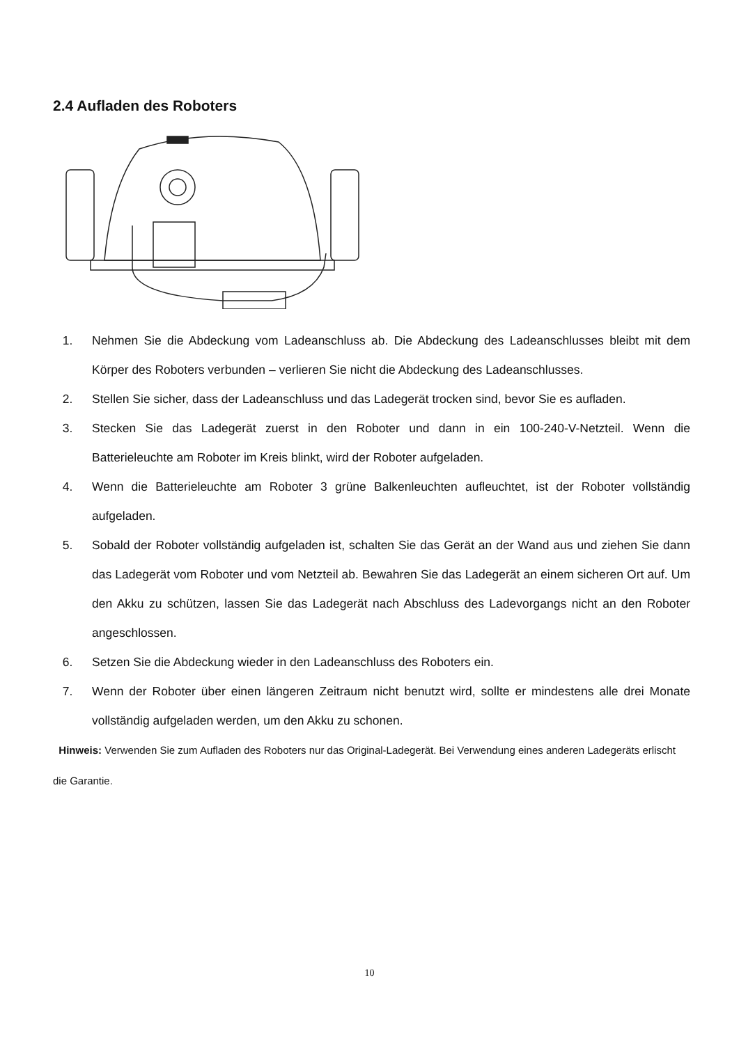2.4 Aufladen des Roboters
1. Nehmen Sie die Abdeckung vom Ladeanschluss ab. Die Abdeckung des Ladeanschlusses bleibt mit dem Körper des Roboters verbunden – verlieren Sie nicht die Abdeckung des Ladeanschlusses.
2. Stellen Sie sicher, dass der Ladeanschluss und das Ladegerät trocken sind, bevor Sie es aufladen.
3. Stecken Sie das Ladegerät zuerst in den Roboter und dann in ein 100-240-V-Netzteil. Wenn die Batterieleuchte am Roboter im Kreis blinkt, wird der Roboter aufgeladen.
4. Wenn die Batterieleuchte am Roboter 3 grüne Balkenleuchten aufleuchtet, ist der Roboter vollständig aufgeladen.
5. Sobald der Roboter vollständig aufgeladen ist, schalten Sie das Gerät an der Wand aus und ziehen Sie dann das Ladegerät vom Roboter und vom Netzteil ab. Bewahren Sie das Ladegerät an einem sicheren Ort auf. Um den Akku zu schützen, lassen Sie das Ladegerät nach Abschluss des Ladevorgangs nicht an den Roboter angeschlossen.
6. Setzen Sie die Abdeckung wieder in den Ladeanschluss des Roboters ein.
7. Wenn der Roboter über einen längeren Zeitraum nicht benutzt wird, sollte er mindestens alle drei Monate vollständig aufgeladen werden, um den Akku zu schonen.
Hinweis: Verwenden Sie zum Aufladen des Roboters nur das Original-Ladegerät. Bei Verwendung eines anderen Ladegeräts erlischt die Garantie.
10